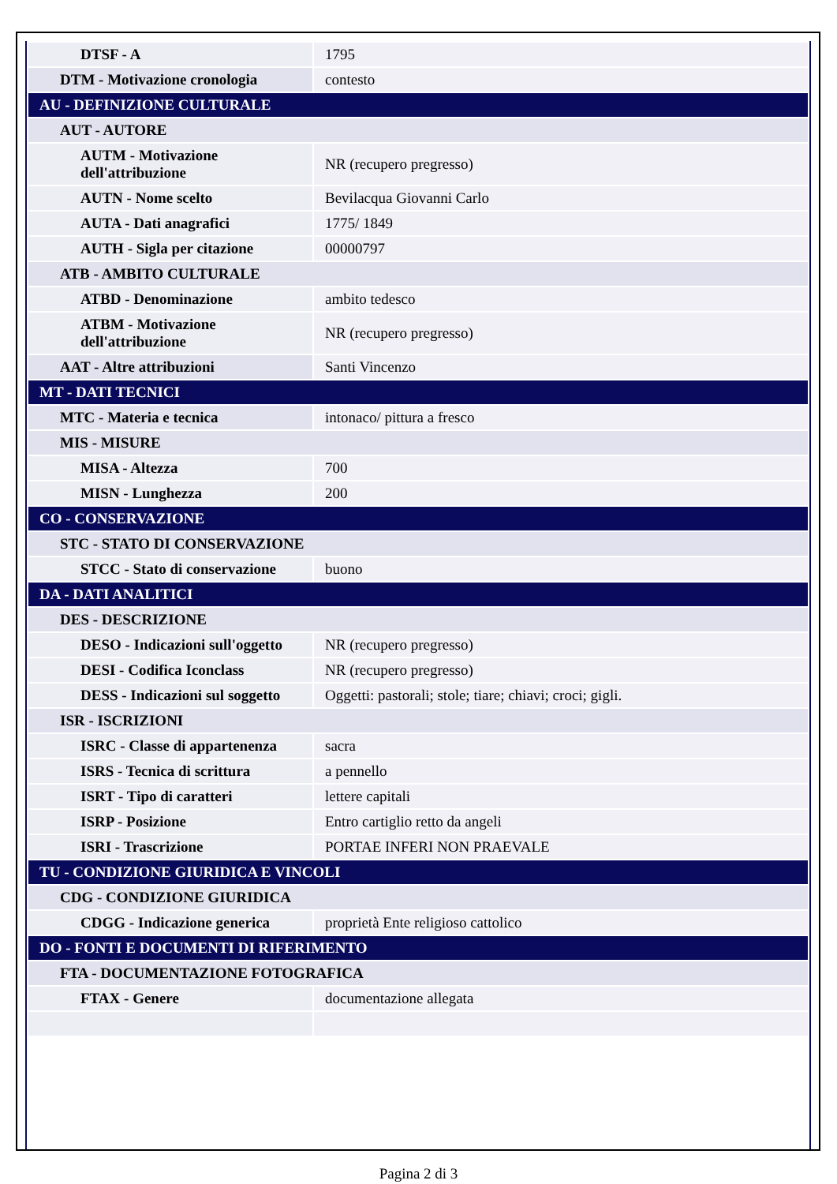| DTSF - A | 1795 |
| DTM - Motivazione cronologia | contesto |
| AU - DEFINIZIONE CULTURALE | |
| AUT - AUTORE | |
| AUTM - Motivazione dell'attribuzione | NR (recupero pregresso) |
| AUTN - Nome scelto | Bevilacqua Giovanni Carlo |
| AUTA - Dati anagrafici | 1775/ 1849 |
| AUTH - Sigla per citazione | 00000797 |
| ATB - AMBITO CULTURALE | |
| ATBD - Denominazione | ambito tedesco |
| ATBM - Motivazione dell'attribuzione | NR (recupero pregresso) |
| AAT - Altre attribuzioni | Santi Vincenzo |
| MT - DATI TECNICI | |
| MTC - Materia e tecnica | intonaco/ pittura a fresco |
| MIS - MISURE | |
| MISA - Altezza | 700 |
| MISN - Lunghezza | 200 |
| CO - CONSERVAZIONE | |
| STC - STATO DI CONSERVAZIONE | |
| STCC - Stato di conservazione | buono |
| DA - DATI ANALITICI | |
| DES - DESCRIZIONE | |
| DESO - Indicazioni sull'oggetto | NR (recupero pregresso) |
| DESI - Codifica Iconclass | NR (recupero pregresso) |
| DESS - Indicazioni sul soggetto | Oggetti: pastorali; stole; tiare; chiavi; croci; gigli. |
| ISR - ISCRIZIONI | |
| ISRC - Classe di appartenenza | sacra |
| ISRS - Tecnica di scrittura | a pennello |
| ISRT - Tipo di caratteri | lettere capitali |
| ISRP - Posizione | Entro cartiglio retto da angeli |
| ISRI - Trascrizione | PORTAE INFERI NON PRAEVALE |
| TU - CONDIZIONE GIURIDICA E VINCOLI | |
| CDG - CONDIZIONE GIURIDICA | |
| CDGG - Indicazione generica | proprietà Ente religioso cattolico |
| DO - FONTI E DOCUMENTI DI RIFERIMENTO | |
| FTA - DOCUMENTAZIONE FOTOGRAFICA | |
| FTAX - Genere | documentazione allegata |
Pagina 2 di 3